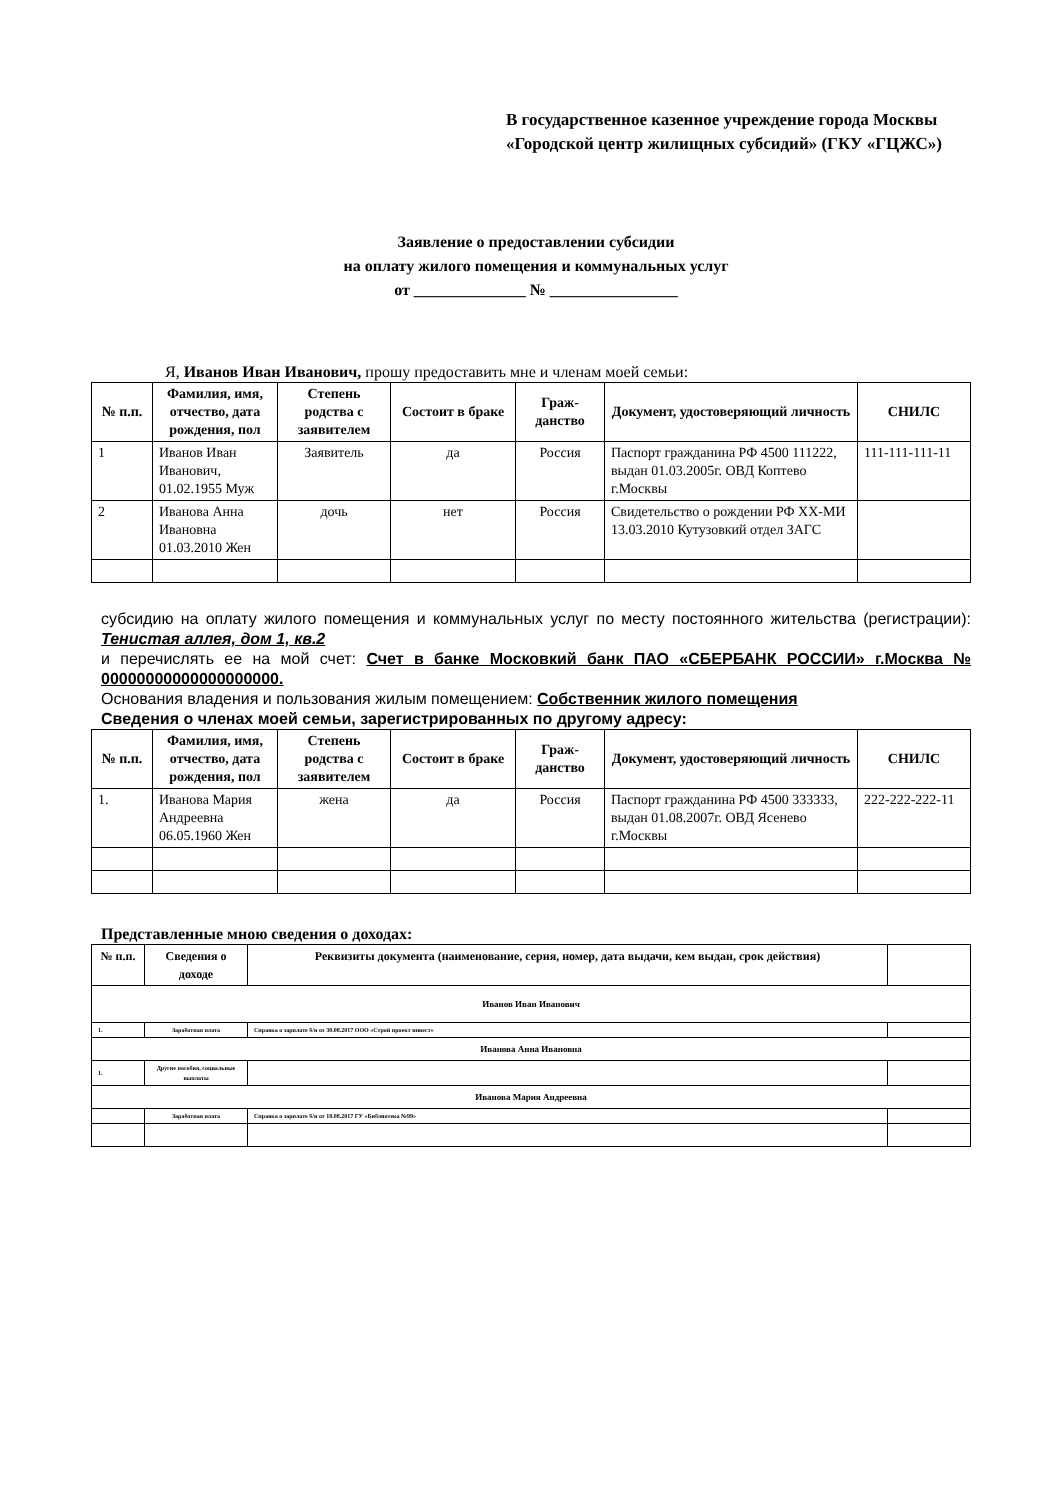В государственное казенное учреждение города Москвы «Городской центр жилищных субсидий» (ГКУ «ГЦЖС»)
Заявление о предоставлении субсидии
на оплату жилого помещения и коммунальных услуг
от ______________ № ________________
Я, Иванов Иван Иванович, прошу предоставить мне и членам моей семьи:
| № п.п. | Фамилия, имя, отчество, дата рождения, пол | Степень родства с заявителем | Состоит в браке | Граж-данство | Документ, удостоверяющий личность | СНИЛС |
| --- | --- | --- | --- | --- | --- | --- |
| 1 | Иванов Иван Иванович, 01.02.1955 Муж | Заявитель | да | Россия | Паспорт гражданина РФ 4500 111222, выдан 01.03.2005г. ОВД Коптево г.Москвы | 111-111-111-11 |
| 2 | Иванова Анна Ивановна 01.03.2010 Жен | дочь | нет | Россия | Свидетельство о рождении РФ ХХ-МИ 13.03.2010 Кутузовкий отдел ЗАГС | |
субсидию на оплату жилого помещения и коммунальных услуг по месту постоянного жительства (регистрации): Тенистая аллея, дом 1, кв.2
и перечислять ее на мой счет: Счет в банке Московкий банк ПАО «СБЕРБАНК РОССИИ» г.Москва № 00000000000000000000.
Основания владения и пользования жилым помещением: Собственник жилого помещения
Сведения о членах моей семьи, зарегистрированных по другому адресу:
| № п.п. | Фамилия, имя, отчество, дата рождения, пол | Степень родства с заявителем | Состоит в браке | Граж-данство | Документ, удостоверяющий личность | СНИЛС |
| --- | --- | --- | --- | --- | --- | --- |
| 1. | Иванова Мария Андреевна 06.05.1960 Жен | жена | да | Россия | Паспорт гражданина РФ 4500 333333, выдан 01.08.2007г. ОВД Ясенево г.Москвы | 222-222-222-11 |
Представленные мною сведения о доходах:
| № п.п. | Сведения о доходе | Реквизиты документа (наименование, серия, номер, дата выдачи, кем выдан, срок действия) | |
| --- | --- | --- | --- |
| Иванов Иван Иванович | | | |
| 1. | Заработная плата | Справка о зарплате б/н от 30.08.2017 ООО «Строй проект инвест» | |
| Иванова Анна Ивановна | | | |
| 1. | Другие пособия, социальные выплаты | | |
| Иванова Мария Андреевна | | | |
| | Заработная плата | Справка о зарплате б/н от 18.08.2017 ГУ «Библиотека №99» | |